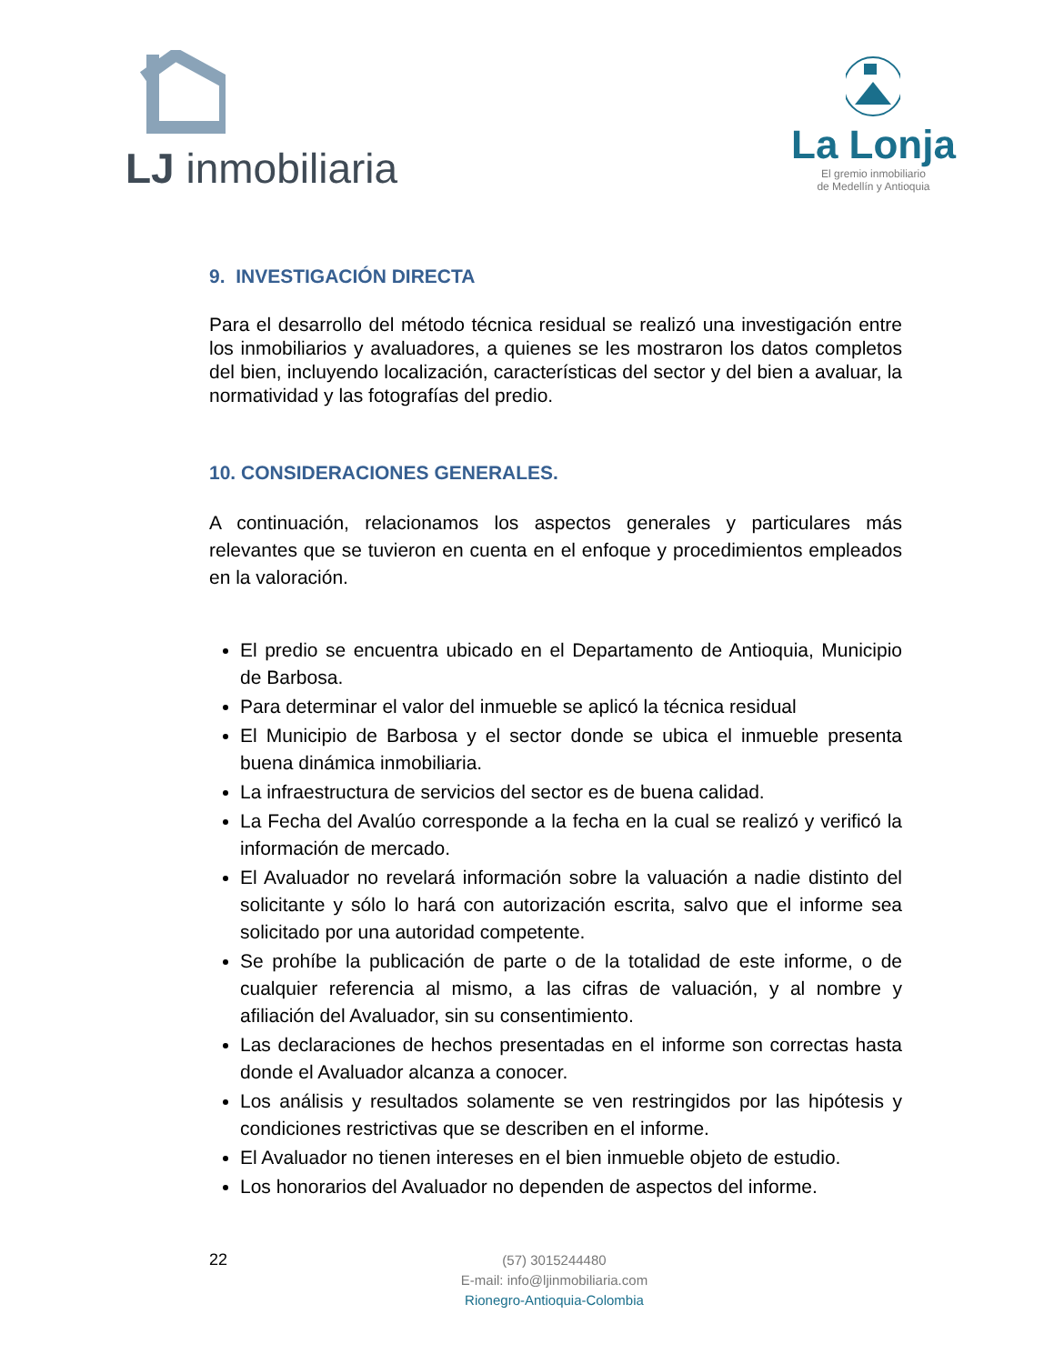LJ inmobiliaria
La Lonja
El gremio inmobiliario
de Medellín y Antioquia
9. INVESTIGACIÓN DIRECTA
Para el desarrollo del método técnica residual se realizó una investigación entre los inmobiliarios y avaluadores, a quienes se les mostraron los datos completos del bien, incluyendo localización, características del sector y del bien a avaluar, la normatividad y las fotografías del predio.
10. CONSIDERACIONES GENERALES.
A continuación, relacionamos los aspectos generales y particulares más relevantes que se tuvieron en cuenta en el enfoque y procedimientos empleados en la valoración.
El predio se encuentra ubicado en el Departamento de Antioquia, Municipio de Barbosa.
Para determinar el valor del inmueble se aplicó la técnica residual
El Municipio de Barbosa y el sector donde se ubica el inmueble presenta buena dinámica inmobiliaria.
La infraestructura de servicios del sector es de buena calidad.
La Fecha del Avalúo corresponde a la fecha en la cual se realizó y verificó la información de mercado.
El Avaluador no revelará información sobre la valuación a nadie distinto del solicitante y sólo lo hará con autorización escrita, salvo que el informe sea solicitado por una autoridad competente.
Se prohíbe la publicación de parte o de la totalidad de este informe, o de cualquier referencia al mismo, a las cifras de valuación, y al nombre y afiliación del Avaluador, sin su consentimiento.
Las declaraciones de hechos presentadas en el informe son correctas hasta donde el Avaluador alcanza a conocer.
Los análisis y resultados solamente se ven restringidos por las hipótesis y condiciones restrictivas que se describen en el informe.
El Avaluador no tienen intereses en el bien inmueble objeto de estudio.
Los honorarios del Avaluador no dependen de aspectos del informe.
22
(57) 3015244480
E-mail: info@ljinmobiliaria.com
Rionegro-Antioquia-Colombia